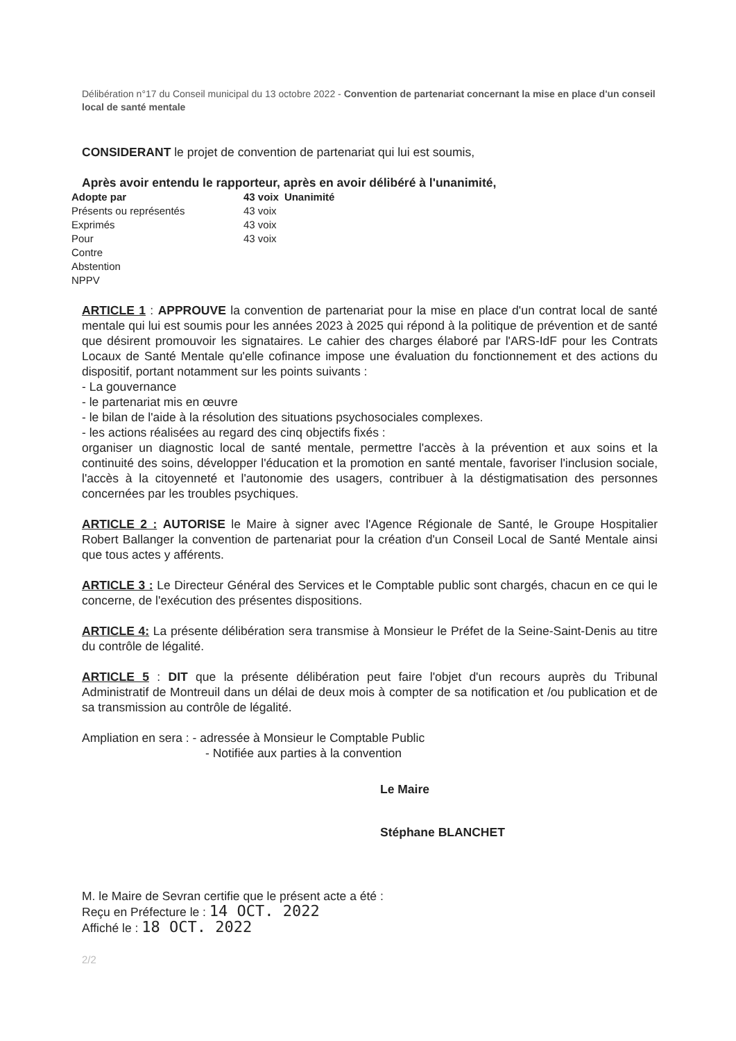Délibération n°17 du Conseil municipal du 13 octobre 2022 - Convention de partenariat concernant la mise en place d'un conseil local de santé mentale
CONSIDERANT le projet de convention de partenariat qui lui est soumis,
Après avoir entendu le rapporteur, après en avoir délibéré à l'unanimité,
| Adopte par | 43 voix | Unanimité |
| Présents ou représentés | 43 voix | |
| Exprimés | 43 voix | |
| Pour | 43 voix | |
| Contre | | |
| Abstention | | |
| NPPV | | |
ARTICLE 1 : APPROUVE la convention de partenariat pour la mise en place d'un contrat local de santé mentale qui lui est soumis pour les années 2023 à 2025 qui répond à la politique de prévention et de santé que désirent promouvoir les signataires. Le cahier des charges élaboré par l'ARS-IdF pour les Contrats Locaux de Santé Mentale qu'elle cofinance impose une évaluation du fonctionnement et des actions du dispositif, portant notamment sur les points suivants :
- La gouvernance
- le partenariat mis en œuvre
- le bilan de l'aide à la résolution des situations psychosociales complexes.
- les actions réalisées au regard des cinq objectifs fixés :
organiser un diagnostic local de santé mentale, permettre l'accès à la prévention et aux soins et la continuité des soins, développer l'éducation et la promotion en santé mentale, favoriser l'inclusion sociale, l'accès à la citoyenneté et l'autonomie des usagers, contribuer à la déstigmatisation des personnes concernées par les troubles psychiques.
ARTICLE 2 : AUTORISE le Maire à signer avec l'Agence Régionale de Santé, le Groupe Hospitalier Robert Ballanger la convention de partenariat pour la création d'un Conseil Local de Santé Mentale ainsi que tous actes y afférents.
ARTICLE 3 : Le Directeur Général des Services et le Comptable public sont chargés, chacun en ce qui le concerne, de l'exécution des présentes dispositions.
ARTICLE 4: La présente délibération sera transmise à Monsieur le Préfet de la Seine-Saint-Denis au titre du contrôle de légalité.
ARTICLE 5 : DIT que la présente délibération peut faire l'objet d'un recours auprès du Tribunal Administratif de Montreuil dans un délai de deux mois à compter de sa notification et /ou publication et de sa transmission au contrôle de légalité.
Ampliation en sera : - adressée à Monsieur le Comptable Public
- Notifiée aux parties à la convention
Le Maire
Stéphane BLANCHET
M. le Maire de Sevran certifie que le présent acte a été :
Reçu en Préfecture le : 14 OCT. 2022
Affiché le : 18 OCT. 2022
2/2